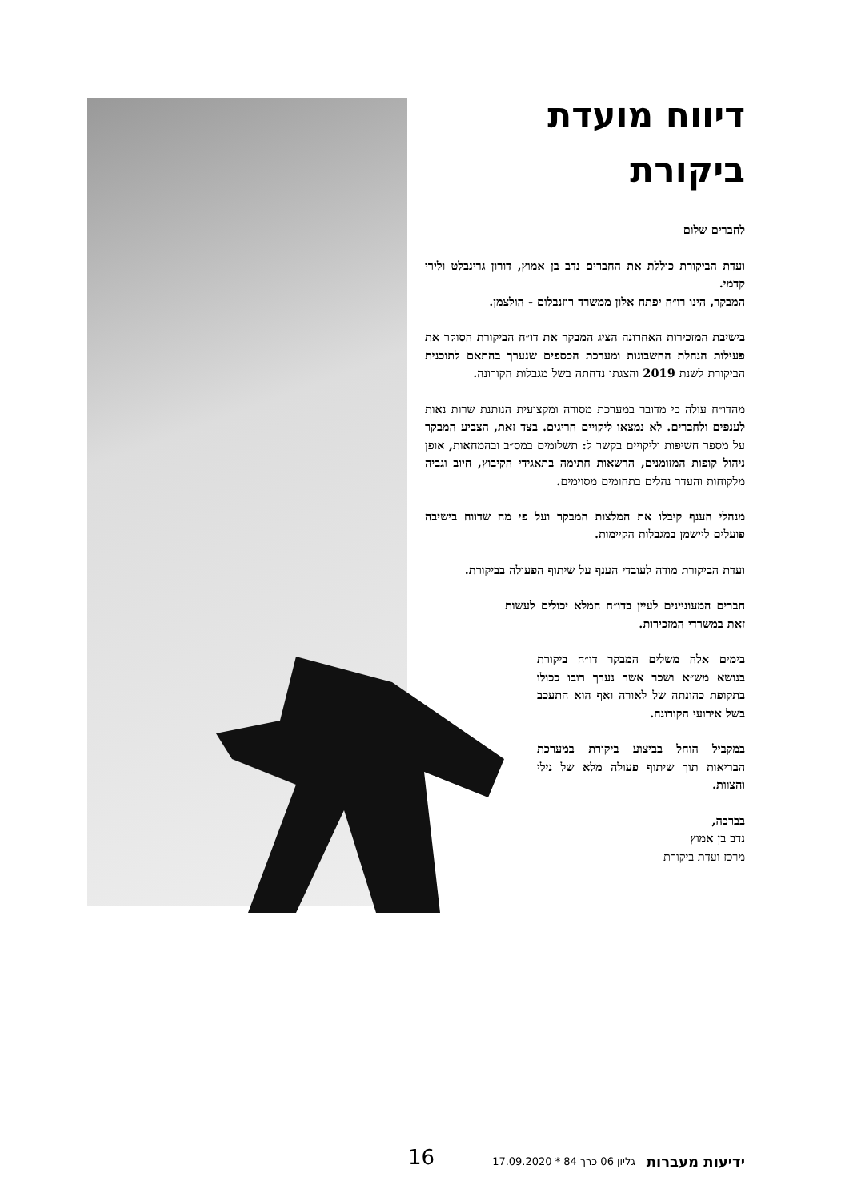דיווח מועדת ביקורת
לחברים שלום
ועדת הביקורת כוללת את החברים נדב בן אמוץ, דורון גרינבלט ולירי קדמי.
המבקר, הינו רו״ח יפתח אלון ממשרד רוזנבלום - הולצמן.
בישיבת המזכירות האחרונה הציג המבקר את דו״ח הביקורת הסוקר את פעילות הנהלת החשבונות ומערכת הכספים שנערך בהתאם לתוכנית הביקורת לשנת 2019 והצגתו נדחתה בשל מגבלות הקורונה.
מהדו״ח עולה כי מדובר במערכת מסורה ומקצועית הנותנת שרות נאות לענפים ולחברים. לא נמצאו ליקויים חריגים. בצד זאת, הצביע המבקר על מספר חשיפות וליקויים בקשר ל: תשלומים במס״ב ובהמחאות, אופן ניהול קופות המזומנים, הרשאות חתימה בתאגידי הקיבוץ, חיוב וגביה מלקוחות והעדר נהלים בתחומים מסוימים.
מנהלי הענף קיבלו את המלצות המבקר ועל פי מה שדווח בישיבה פועלים ליישמן במגבלות הקיימות.
ועדת הביקורת מודה לעובדי הענף על שיתוף הפעולה בביקורת.
חברים המעוניינים לעיין בדו״ח המלא יכולים לעשות זאת במשרדי המזכירות.
בימים אלה משלים המבקר דו״ח ביקורת בנושא מש״א ושכר אשר נערך רובו ככולו בתקופת כהונתה של לאורה ואף הוא התעכב בשל אירועי הקורונה.
במקביל הוחל בביצוע ביקורת במערכת הבריאות תוך שיתוף פעולה מלא של נילי והצוות.
בברכה,
נדב בן אמוץ
מרכז ועדת ביקורת
ידיעות מעברות גליון 06 כרך 84 * 17.09.2020
16